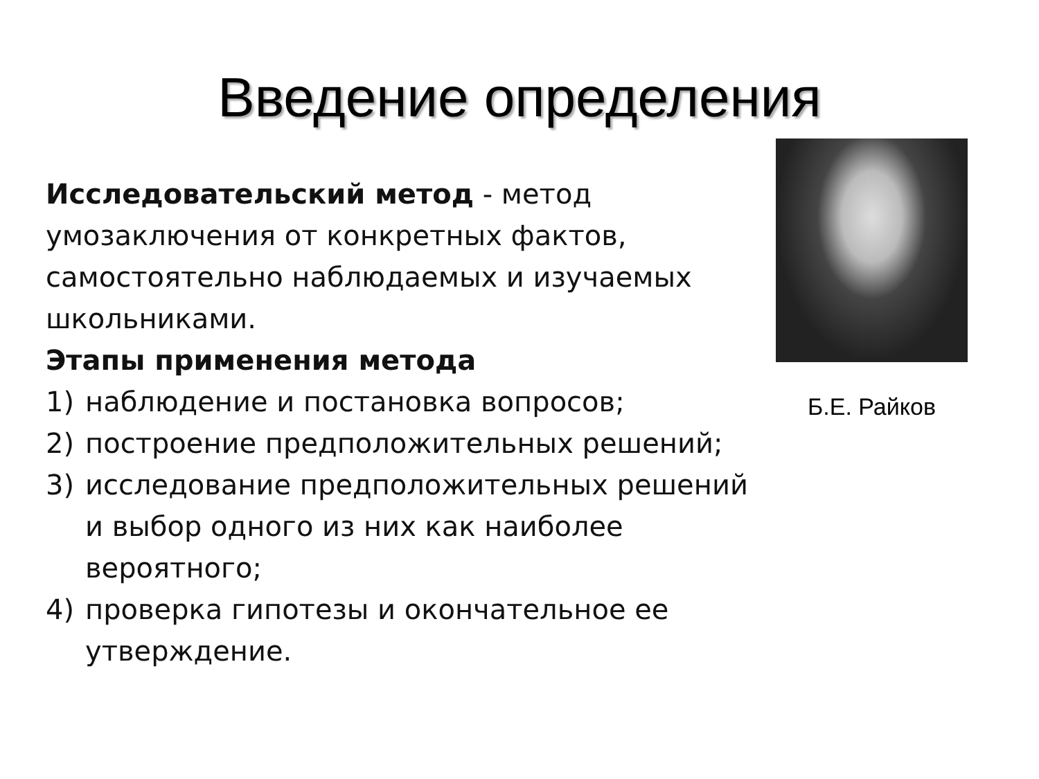Введение определения
Исследовательский метод - метод умозаключения от конкретных фактов, самостоятельно наблюдаемых и изучаемых школьниками.
Этапы применения метода
1) наблюдение и постановка вопросов;
2) построение предположительных решений;
3) исследование предположительных решений и выбор одного из них как наиболее вероятного;
4) проверка гипотезы и окончательное ее утверждение.
Б.Е. Райков